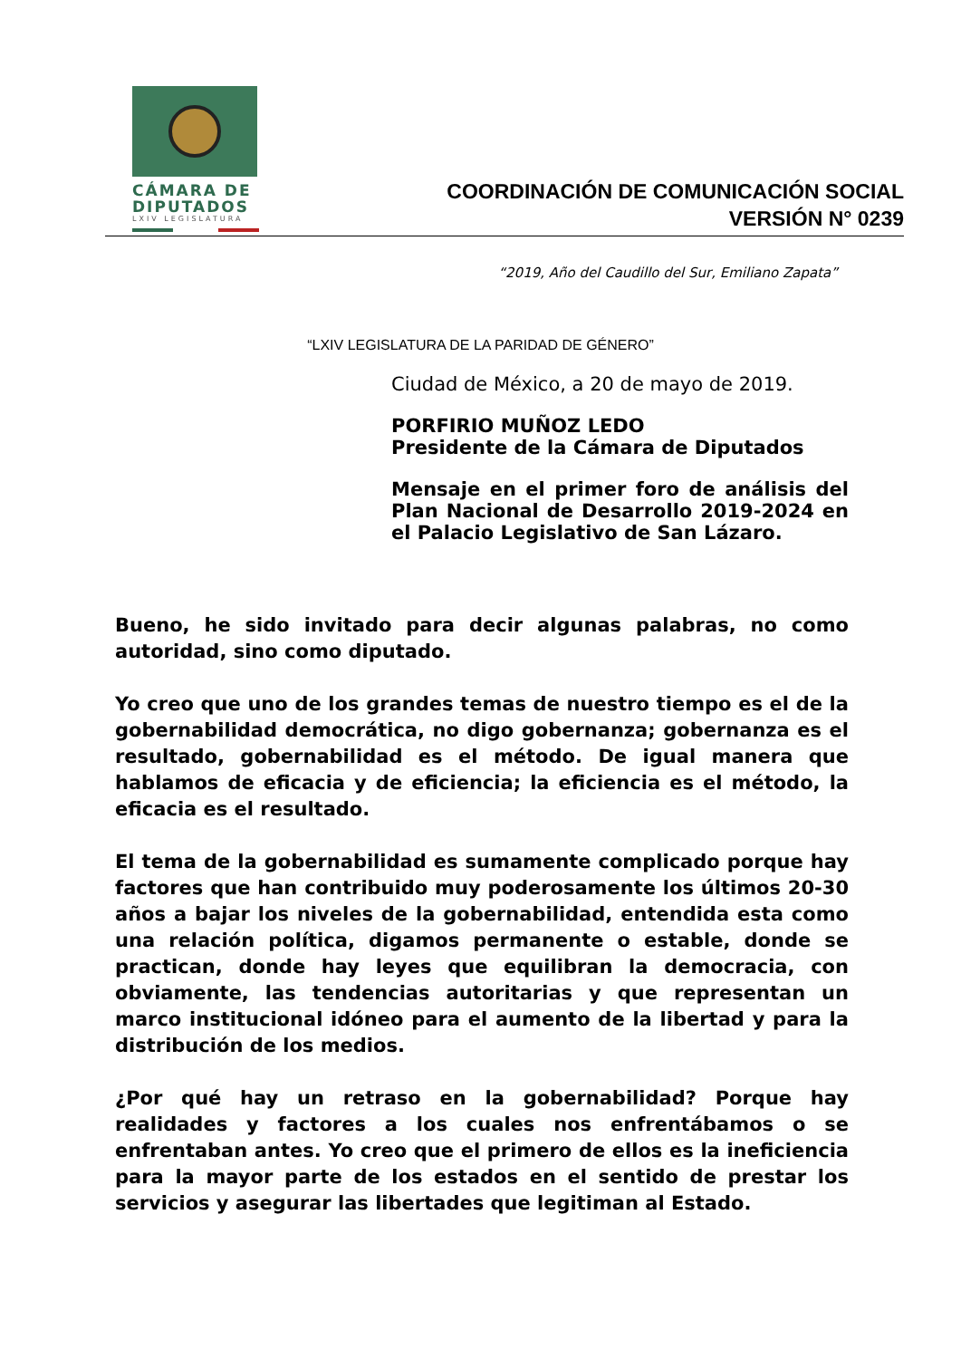CÁMARA DE
DIPUTADOS
LXIV LEGISLATURA
COORDINACIÓN DE COMUNICACIÓN SOCIAL
VERSIÓN N° 0239
“2019, Año del Caudillo del Sur, Emiliano Zapata”
“LXIV LEGISLATURA DE LA PARIDAD DE GÉNERO”
Ciudad de México, a 20 de mayo de 2019.
PORFIRIO MUÑOZ LEDO
Presidente de la Cámara de Diputados
Mensaje en el primer foro de análisis del Plan Nacional de Desarrollo 2019-2024 en el Palacio Legislativo de San Lázaro.
Bueno, he sido invitado para decir algunas palabras, no como autoridad, sino como diputado.
Yo creo que uno de los grandes temas de nuestro tiempo es el de la gobernabilidad democrática, no digo gobernanza; gobernanza es el resultado, gobernabilidad es el método. De igual manera que hablamos de eficacia y de eficiencia; la eficiencia es el método, la eficacia es el resultado.
El tema de la gobernabilidad es sumamente complicado porque hay factores que han contribuido muy poderosamente los últimos 20-30 años a bajar los niveles de la gobernabilidad, entendida esta como una relación política, digamos permanente o estable, donde se practican, donde hay leyes que equilibran la democracia, con obviamente, las tendencias autoritarias y que representan un marco institucional idóneo para el aumento de la libertad y para la distribución de los medios.
¿Por qué hay un retraso en la gobernabilidad? Porque hay realidades y factores a los cuales nos enfrentábamos o se enfrentaban antes. Yo creo que el primero de ellos es la ineficiencia para la mayor parte de los estados en el sentido de prestar los servicios y asegurar las libertades que legitiman al Estado.